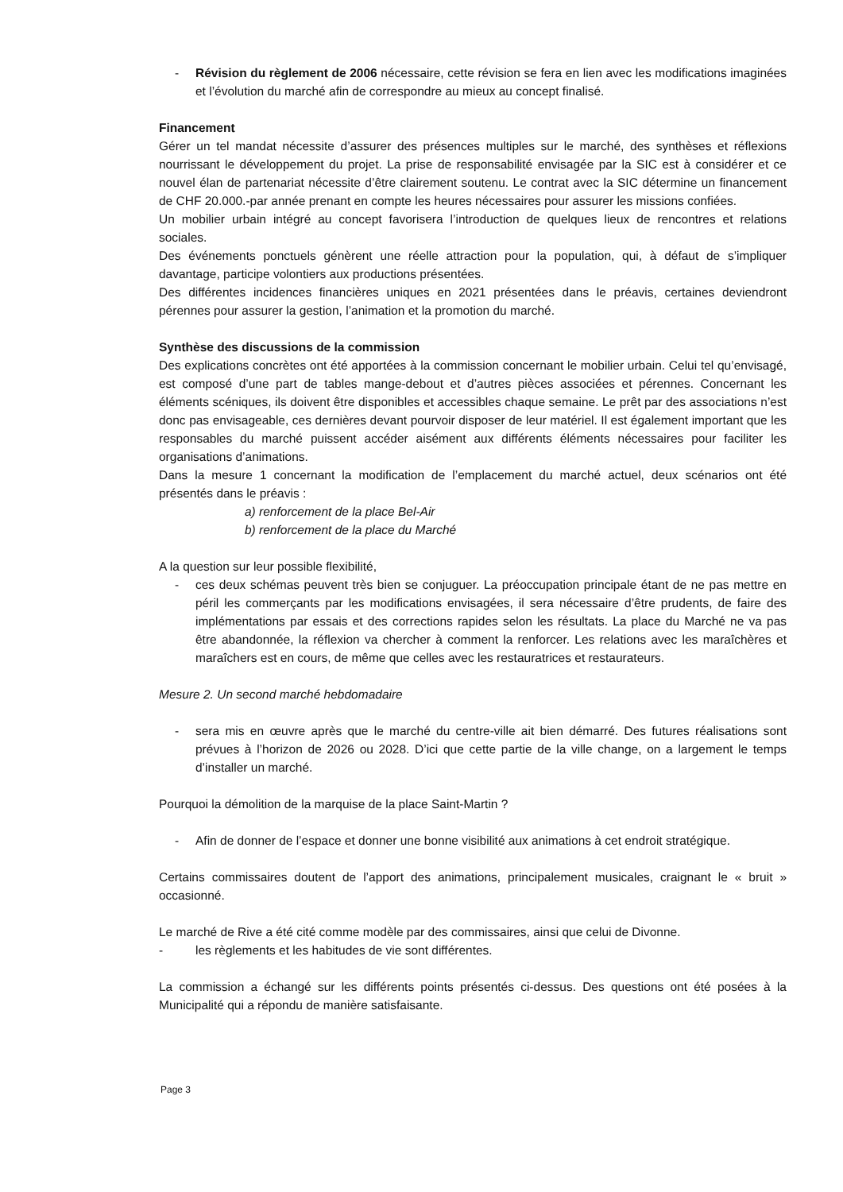- Révision du règlement de 2006 nécessaire, cette révision se fera en lien avec les modifications imaginées et l’évolution du marché afin de correspondre au mieux au concept finalisé.
Financement
Gérer un tel mandat nécessite d’assurer des présences multiples sur le marché, des synthèses et réflexions nourrissant le développement du projet. La prise de responsabilité envisagée par la SIC est à considérer et ce nouvel élan de partenariat nécessite d’être clairement soutenu. Le contrat avec la SIC détermine un financement de CHF 20.000.-par année prenant en compte les heures nécessaires pour assurer les missions confiées.
Un mobilier urbain intégré au concept favorisera l’introduction de quelques lieux de rencontres et relations sociales.
Des événements ponctuels génèrent une réelle attraction pour la population, qui, à défaut de s’impliquer davantage, participe volontiers aux productions présentées.
Des différentes incidences financières uniques en 2021 présentées dans le préavis, certaines deviendront pérennes pour assurer la gestion, l’animation et la promotion du marché.
Synthèse des discussions de la commission
Des explications concrètes ont été apportées à la commission concernant le mobilier urbain. Celui tel qu’envisagé, est composé d’une part de tables mange-debout et d’autres pièces associées et pérennes. Concernant les éléments scéniques, ils doivent être disponibles et accessibles chaque semaine. Le prêt par des associations n’est donc pas envisageable, ces dernières devant pourvoir disposer de leur matériel. Il est également important que les responsables du marché puissent accéder aisément aux différents éléments nécessaires pour faciliter les organisations d’animations.
Dans la mesure 1 concernant la modification de l’emplacement du marché actuel, deux scénarios ont été présentés dans le préavis :
a) renforcement de la place Bel-Air
b) renforcement de la place du Marché
A la question sur leur possible flexibilité,
- ces deux schémas peuvent très bien se conjuguer. La préoccupation principale étant de ne pas mettre en péril les commerçants par les modifications envisagées, il sera nécessaire d’être prudents, de faire des implémentations par essais et des corrections rapides selon les résultats. La place du Marché ne va pas être abandonnée, la réflexion va chercher à comment la renforcer. Les relations avec les maraîchères et maraîchers est en cours, de même que celles avec les restauratrices et restaurateurs.
Mesure 2. Un second marché hebdomadaire
- sera mis en œuvre après que le marché du centre-ville ait bien démarré. Des futures réalisations sont prévues à l’horizon de 2026 ou 2028. D’ici que cette partie de la ville change, on a largement le temps d’installer un marché.
Pourquoi la démolition de la marquise de la place Saint-Martin ?
- Afin de donner de l’espace et donner une bonne visibilité aux animations à cet endroit stratégique.
Certains commissaires doutent de l’apport des animations, principalement musicales, craignant le « bruit » occasionné.
Le marché de Rive a été cité comme modèle par des commissaires, ainsi que celui de Divonne.
- les règlements et les habitudes de vie sont différentes.
La commission a échangé sur les différents points présentés ci-dessus. Des questions ont été posées à la Municipalité qui a répondu de manière satisfaisante.
Page 3